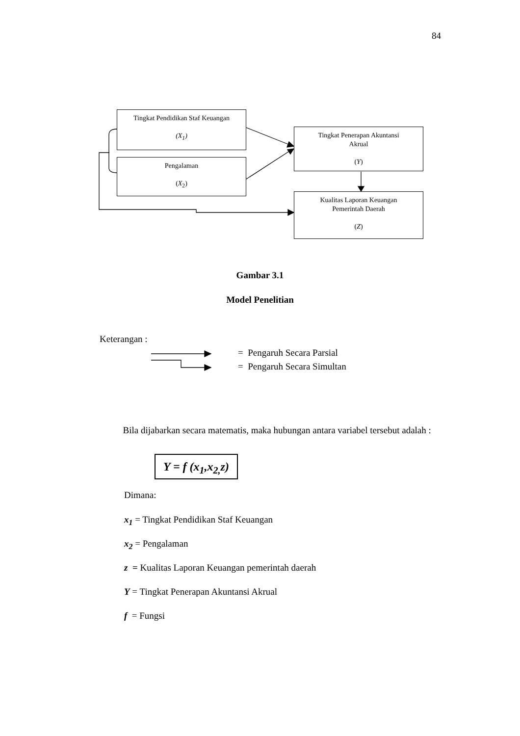84
Tingkat Pendidikan Staf Keuangan
(X<sub>1</sub>)
Pengalaman
(X<sub>2</sub>)
Tingkat Penerapan Akuntansi
Akrual
(Y)
Kualitas Laporan Keuangan
Pemerintah Daerah
(Z)
Gambar 3.1
Model Penelitian
Keterangan :
= Pengaruh Secara Parsial
= Pengaruh Secara Simultan
Bila dijabarkan secara matematis, maka hubungan antara variabel tersebut adalah :
Y = f (x<sub>1</sub>,x<sub>2,</sub>z)
Dimana:
x<sub>1</sub> = Tingkat Pendidikan Staf Keuangan
x<sub>2</sub> = Pengalaman
z = Kualitas Laporan Keuangan pemerintah daerah
Y = Tingkat Penerapan Akuntansi Akrual
f = Fungsi